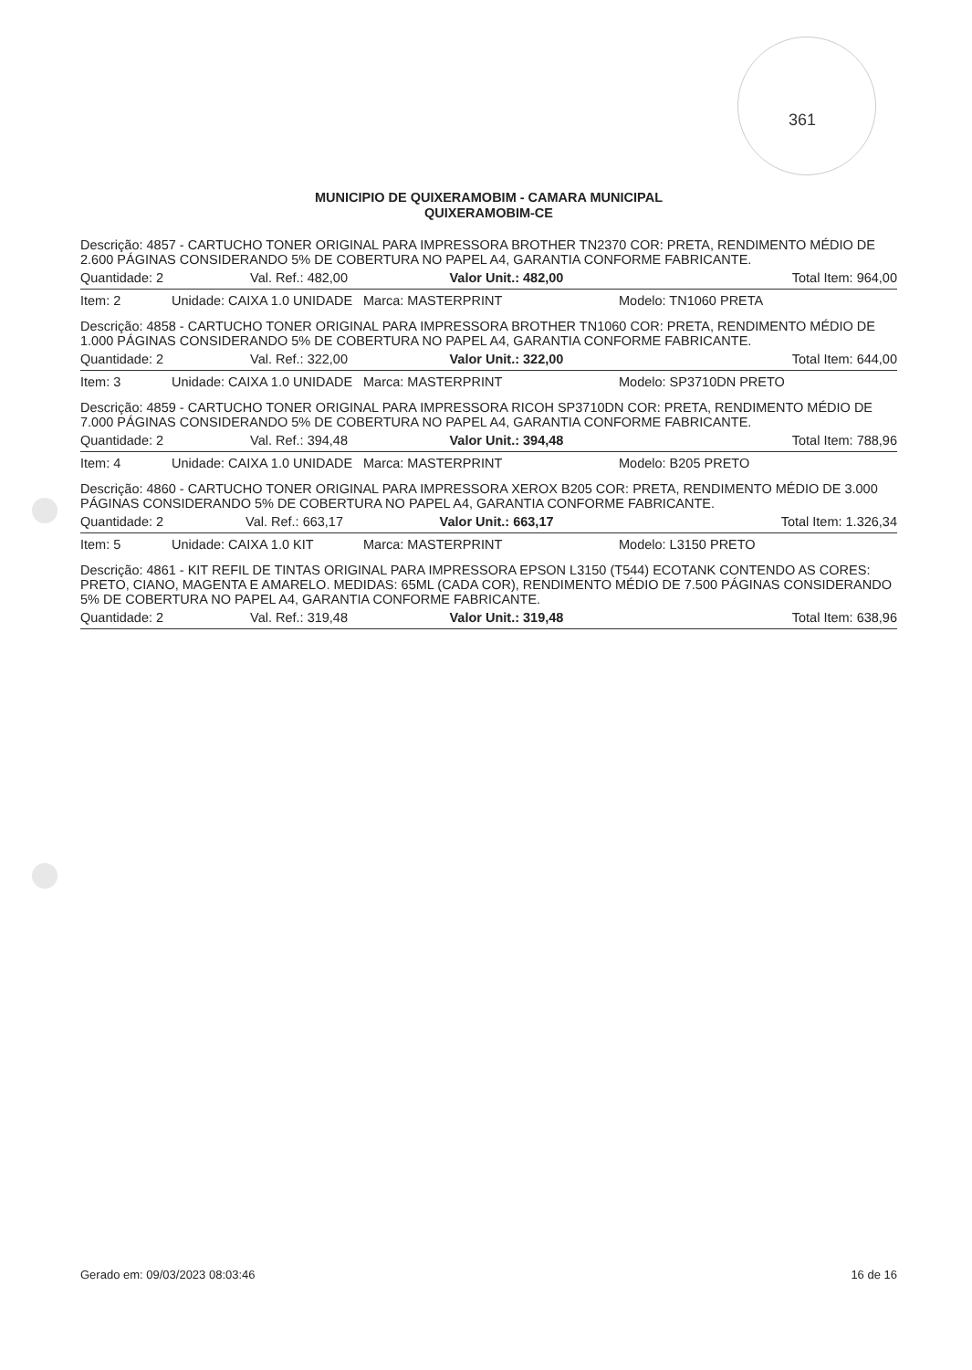361
MUNICIPIO DE QUIXERAMOBIM - CAMARA MUNICIPAL
QUIXERAMOBIM-CE
Descrição: 4857 - CARTUCHO TONER ORIGINAL PARA IMPRESSORA BROTHER TN2370 COR: PRETA, RENDIMENTO MÉDIO DE 2.600 PÁGINAS CONSIDERANDO 5% DE COBERTURA NO PAPEL A4, GARANTIA CONFORME FABRICANTE.
| Quantidade: 2 | Val. Ref.: 482,00 | Valor Unit.: 482,00 | Total Item: 964,00 |
| Item: 2 | Unidade: CAIXA 1.0 UNIDADE | Marca: MASTERPRINT | Modelo: TN1060 PRETA |
Descrição: 4858 - CARTUCHO TONER ORIGINAL PARA IMPRESSORA BROTHER TN1060 COR: PRETA, RENDIMENTO MÉDIO DE 1.000 PÁGINAS CONSIDERANDO 5% DE COBERTURA NO PAPEL A4, GARANTIA CONFORME FABRICANTE.
| Quantidade: 2 | Val. Ref.: 322,00 | Valor Unit.: 322,00 | Total Item: 644,00 |
| Item: 3 | Unidade: CAIXA 1.0 UNIDADE | Marca: MASTERPRINT | Modelo: SP3710DN PRETO |
Descrição: 4859 - CARTUCHO TONER ORIGINAL PARA IMPRESSORA RICOH SP3710DN COR: PRETA, RENDIMENTO MÉDIO DE 7.000 PÁGINAS CONSIDERANDO 5% DE COBERTURA NO PAPEL A4, GARANTIA CONFORME FABRICANTE.
| Quantidade: 2 | Val. Ref.: 394,48 | Valor Unit.: 394,48 | Total Item: 788,96 |
| Item: 4 | Unidade: CAIXA 1.0 UNIDADE | Marca: MASTERPRINT | Modelo: B205 PRETO |
Descrição: 4860 - CARTUCHO TONER ORIGINAL PARA IMPRESSORA XEROX B205 COR: PRETA, RENDIMENTO MÉDIO DE 3.000 PÁGINAS CONSIDERANDO 5% DE COBERTURA NO PAPEL A4, GARANTIA CONFORME FABRICANTE.
| Quantidade: 2 | Val. Ref.: 663,17 | Valor Unit.: 663,17 | Total Item: 1.326,34 |
| Item: 5 | Unidade: CAIXA 1.0 KIT | Marca: MASTERPRINT | Modelo: L3150 PRETO |
Descrição: 4861 - KIT REFIL DE TINTAS ORIGINAL PARA IMPRESSORA EPSON L3150 (T544) ECOTANK CONTENDO AS CORES: PRETO, CIANO, MAGENTA E AMARELO. MEDIDAS: 65ML (CADA COR), RENDIMENTO MÉDIO DE 7.500 PÁGINAS CONSIDERANDO 5% DE COBERTURA NO PAPEL A4, GARANTIA CONFORME FABRICANTE.
| Quantidade: 2 | Val. Ref.: 319,48 | Valor Unit.: 319,48 | Total Item: 638,96 |
Gerado em: 09/03/2023 08:03:46 16 de 16